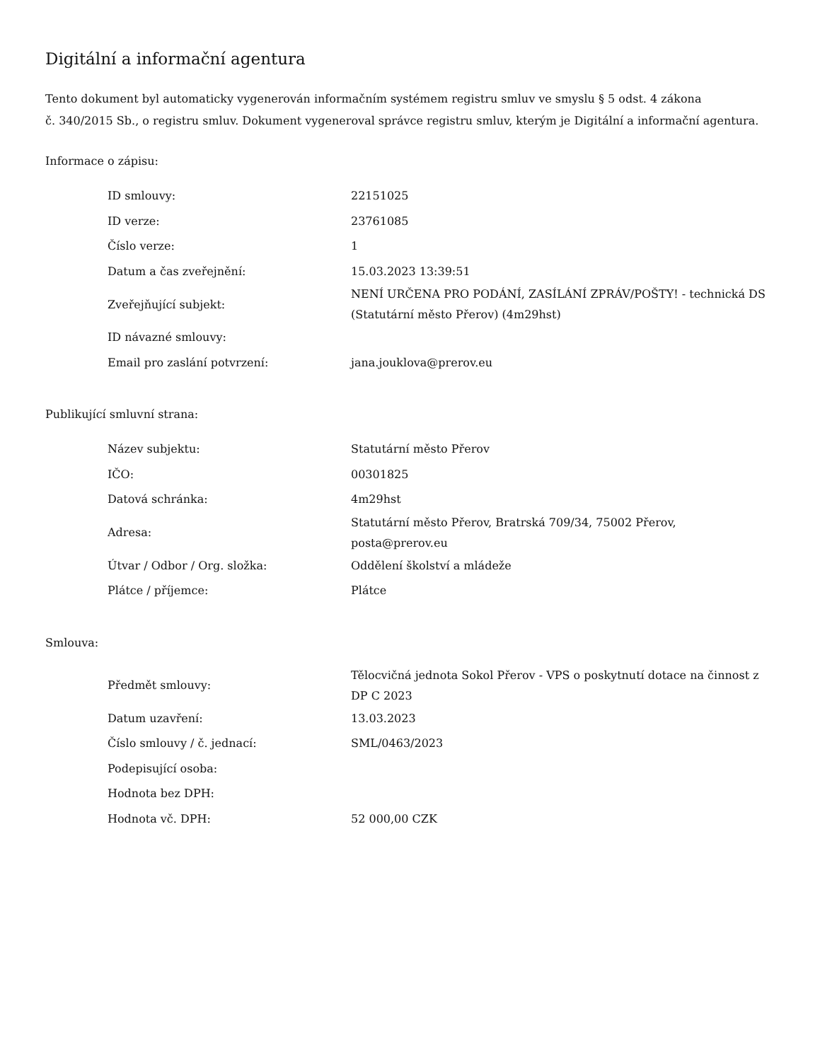Digitální a informační agentura
Tento dokument byl automaticky vygenerován informačním systémem registru smluv ve smyslu § 5 odst. 4 zákona
č. 340/2015 Sb., o registru smluv. Dokument vygeneroval správce registru smluv, kterým je Digitální a informační agentura.
Informace o zápisu:
| ID smlouvy: | 22151025 |
| ID verze: | 23761085 |
| Číslo verze: | 1 |
| Datum a čas zveřejnění: | 15.03.2023 13:39:51 |
| Zveřejňující subjekt: | NENÍ URČENA PRO PODÁNÍ, ZASÍLÁNÍ ZPRÁV/POŠTY! - technická DS (Statutární město Přerov) (4m29hst) |
| ID návazné smlouvy: | |
| Email pro zaslání potvrzení: | jana.jouklova@prerov.eu |
Publikující smluvní strana:
| Název subjektu: | Statutární město Přerov |
| IČO: | 00301825 |
| Datová schránka: | 4m29hst |
| Adresa: | Statutární město Přerov, Bratrská 709/34, 75002 Přerov, posta@prerov.eu |
| Útvar / Odbor / Org. složka: | Oddělení školství a mládeže |
| Plátce / příjemce: | Plátce |
Smlouva:
| Předmět smlouvy: | Tělocvičná jednota Sokol Přerov - VPS o poskytnutí dotace na činnost z DP C 2023 |
| Datum uzavření: | 13.03.2023 |
| Číslo smlouvy / č. jednací: | SML/0463/2023 |
| Podepisující osoba: | |
| Hodnota bez DPH: | |
| Hodnota vč. DPH: | 52 000,00 CZK |